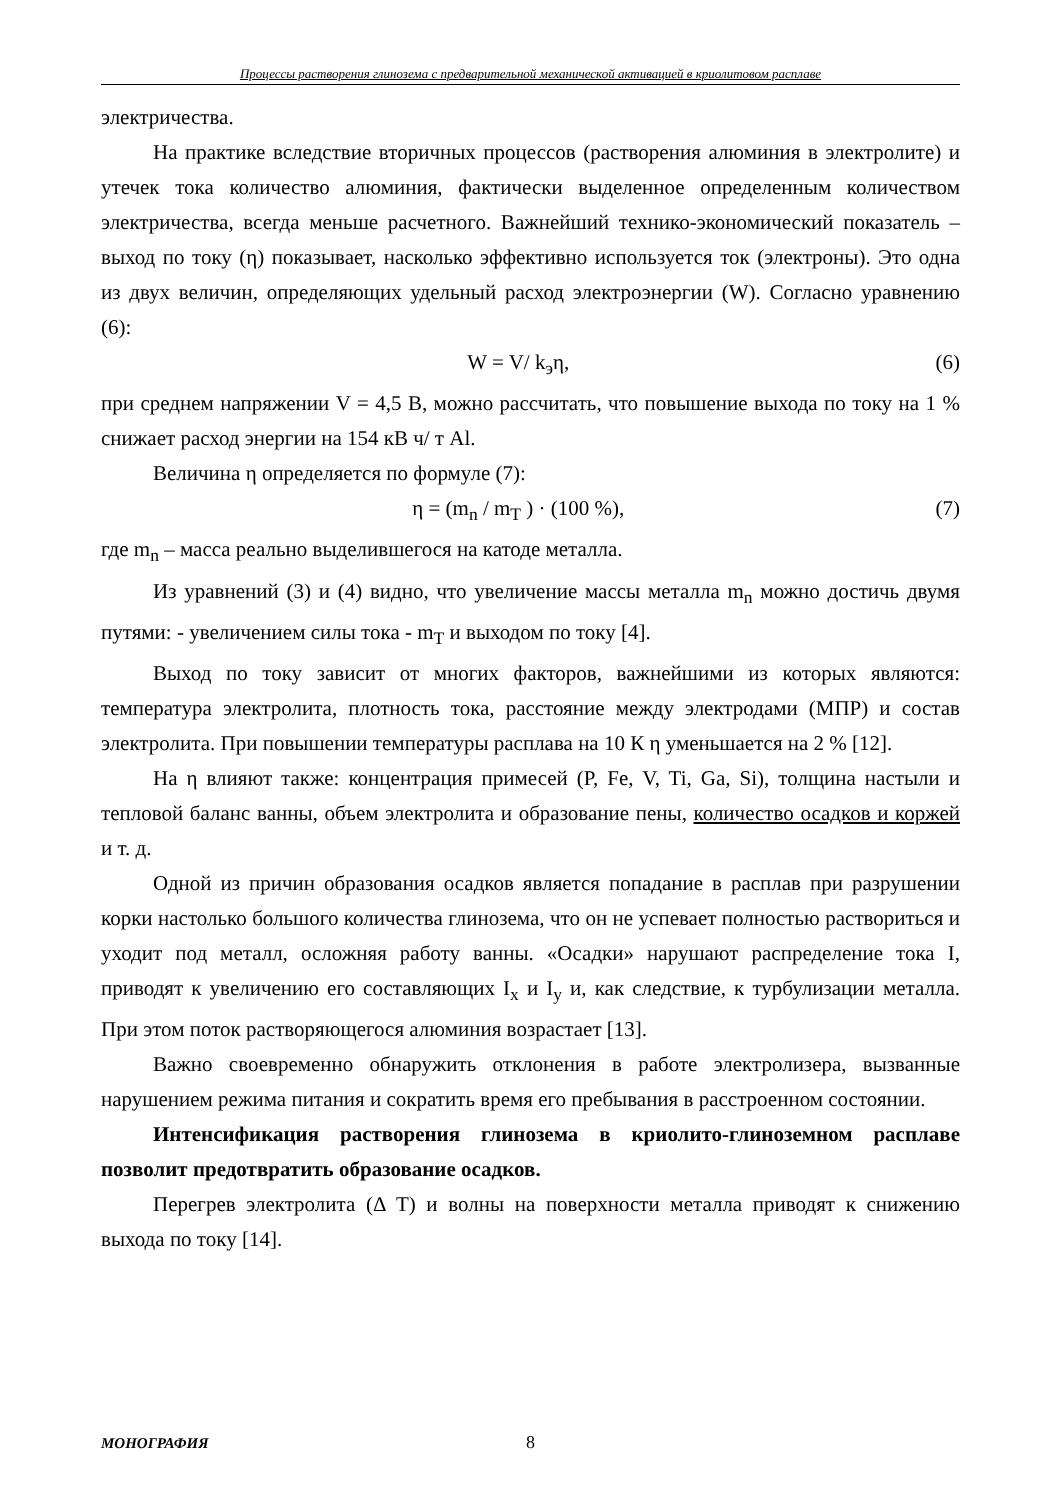Процессы растворения глинозема с предварительной механической активацией в криолитовом расплаве
электричества.
На практике вследствие вторичных процессов (растворения алюминия в электролите) и утечек тока количество алюминия, фактически выделенное определенным количеством электричества, всегда меньше расчетного. Важнейший технико-экономический показатель – выход по току (η) показывает, насколько эффективно используется ток (электроны). Это одна из двух величин, определяющих удельный расход электроэнергии (W). Согласно уравнению (6):
W = V/ k<sub>э</sub>η, (6)
при среднем напряжении V = 4,5 В, можно рассчитать, что повышение выхода по току на 1 % снижает расход энергии на 154 кВ ч/ т Al.
Величина η определяется по формуле (7):
η = (m<sub>n</sub> / m<sub>T</sub> ) · (100 %), (7)
где m<sub>n</sub> – масса реально выделившегося на катоде металла.
Из уравнений (3) и (4) видно, что увеличение массы металла m<sub>n</sub> можно достичь двумя путями: - увеличением силы тока - m<sub>T</sub> и выходом по току [4].
Выход по току зависит от многих факторов, важнейшими из которых являются: температура электролита, плотность тока, расстояние между электродами (МПР) и состав электролита. При повышении температуры расплава на 10 К η уменьшается на 2 % [12].
На η влияют также: концентрация примесей (P, Fe, V, Ti, Ga, Si), толщина настыли и тепловой баланс ванны, объем электролита и образование пены, количество осадков и коржей и т. д.
Одной из причин образования осадков является попадание в расплав при разрушении корки настолько большого количества глинозема, что он не успевает полностью раствориться и уходит под металл, осложняя работу ванны. «Осадки» нарушают распределение тока I, приводят к увеличению его составляющих I<sub>x</sub> и I<sub>y</sub> и, как следствие, к турбулизации металла. При этом поток растворяющегося алюминия возрастает [13].
Важно своевременно обнаружить отклонения в работе электролизера, вызванные нарушением режима питания и сократить время его пребывания в расстроенном состоянии.
Интенсификация растворения глинозема в криолито-глиноземном расплаве позволит предотвратить образование осадков.
Перегрев электролита (Δ T) и волны на поверхности металла приводят к снижению выхода по току [14].
МОНОГРАФИЯ 8